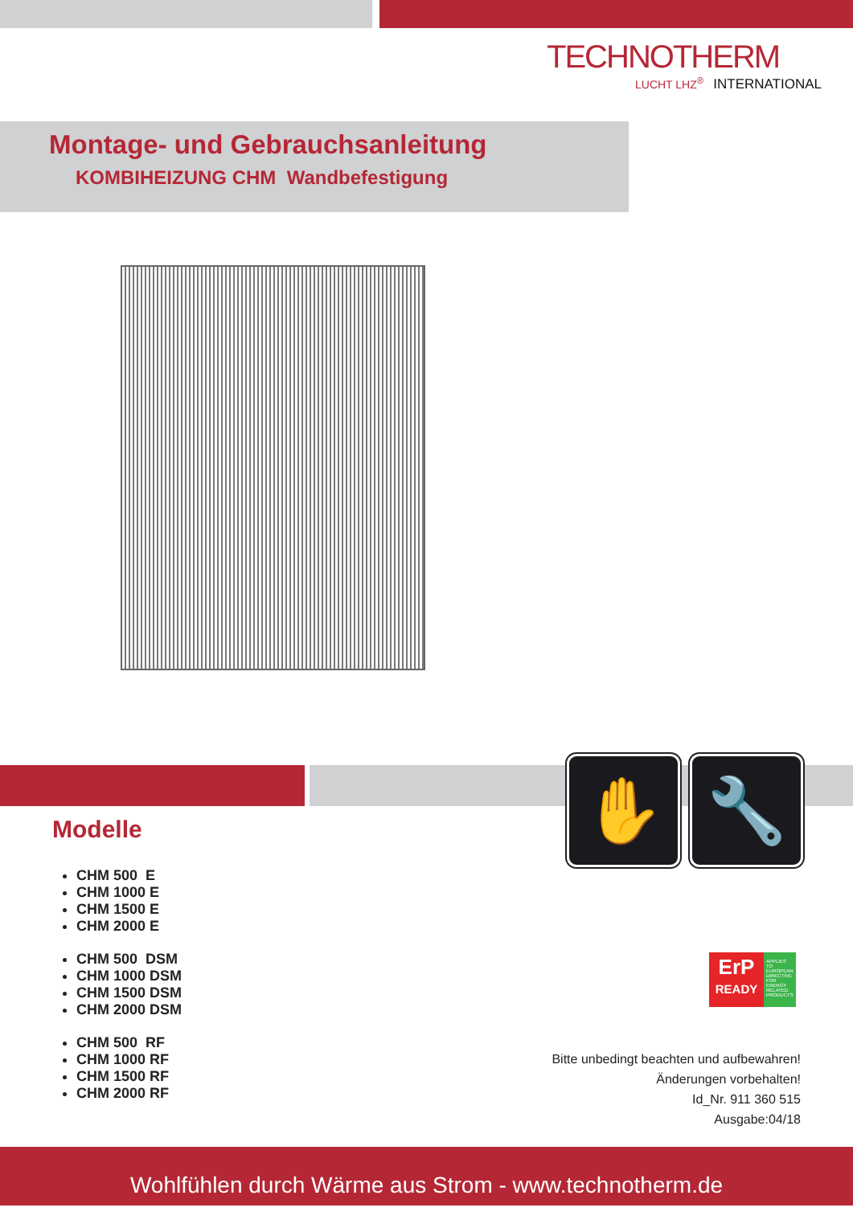TECHNOTHERM
LUCHT LHZ<sup>®</sup> INTERNATIONAL
Montage- und Gebrauchsanleitung
KOMBIHEIZUNG CHM Wandbefestigung
✋ 🔧
Modelle
CHM 500 E
CHM 1000 E
CHM 1500 E
CHM 2000 E
CHM 500 DSM
CHM 1000 DSM
CHM 1500 DSM
CHM 2000 DSM
CHM 500 RF
CHM 1000 RF
CHM 1500 RF
CHM 2000 RF
ErP
READY
APPLIES TO EUROPEAN DIRECTIVE FOR ENERGY RELATED PRODUCTS
Bitte unbedingt beachten und aufbewahren!
Änderungen vorbehalten!
Id_Nr. 911 360 515
Ausgabe:04/18
Wohlfühlen durch Wärme aus Strom - www.technotherm.de